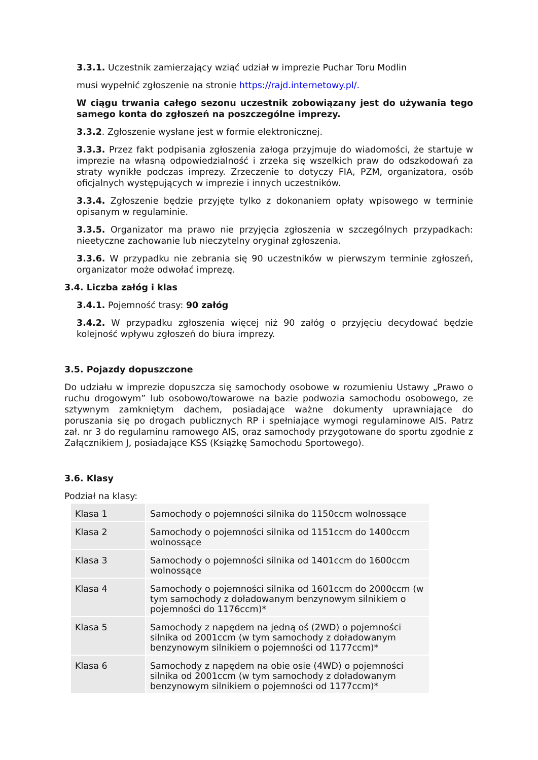3.3.1. Uczestnik zamierzający wziąć udział w imprezie Puchar Toru Modlin
musi wypełnić zgłoszenie na stronie https://rajd.internetowy.pl/.
W ciągu trwania całego sezonu uczestnik zobowiązany jest do używania tego samego konta do zgłoszeń na poszczególne imprezy.
3.3.2. Zgłoszenie wysłane jest w formie elektronicznej.
3.3.3. Przez fakt podpisania zgłoszenia załoga przyjmuje do wiadomości, że startuje w imprezie na własną odpowiedzialność i zrzeka się wszelkich praw do odszkodowań za straty wynikłe podczas imprezy. Zrzeczenie to dotyczy FIA, PZM, organizatora, osób oficjalnych występujących w imprezie i innych uczestników.
3.3.4. Zgłoszenie będzie przyjęte tylko z dokonaniem opłaty wpisowego w terminie opisanym w regulaminie.
3.3.5. Organizator ma prawo nie przyjęcia zgłoszenia w szczególnych przypadkach: nieetyczne zachowanie lub nieczytelny oryginał zgłoszenia.
3.3.6. W przypadku nie zebrania się 90 uczestników w pierwszym terminie zgłoszeń, organizator może odwołać imprezę.
3.4. Liczba załóg i klas
3.4.1. Pojemność trasy: 90 załóg
3.4.2. W przypadku zgłoszenia więcej niż 90 załóg o przyjęciu decydować będzie kolejność wpływu zgłoszeń do biura imprezy.
3.5. Pojazdy dopuszczone
Do udziału w imprezie dopuszcza się samochody osobowe w rozumieniu Ustawy „Prawo o ruchu drogowym” lub osobowo/towarowe na bazie podwozia samochodu osobowego, ze sztywnym zamkniętym dachem, posiadające ważne dokumenty uprawniające do poruszania się po drogach publicznych RP i spełniające wymogi regulaminowe AIS. Patrz zał. nr 3 do regulaminu ramowego AIS, oraz samochody przygotowane do sportu zgodnie z Załącznikiem J, posiadające KSS (Książkę Samochodu Sportowego).
3.6. Klasy
Podział na klasy:
| Klasa 1 | Samochody o pojemności silnika do 1150ccm wolnossące |
| Klasa 2 | Samochody o pojemności silnika od 1151ccm do 1400ccm wolnossące |
| Klasa 3 | Samochody o pojemności silnika od 1401ccm do 1600ccm wolnossące |
| Klasa 4 | Samochody o pojemności silnika od 1601ccm do 2000ccm (w tym samochody z doładowanym benzynowym silnikiem o pojemności do 1176ccm)* |
| Klasa 5 | Samochody z napędem na jedną oś (2WD) o pojemności silnika od 2001ccm (w tym samochody z doładowanym benzynowym silnikiem o pojemności od 1177ccm)* |
| Klasa 6 | Samochody z napędem na obie osie (4WD) o pojemności silnika od 2001ccm (w tym samochody z doładowanym benzynowym silnikiem o pojemności od 1177ccm)* |